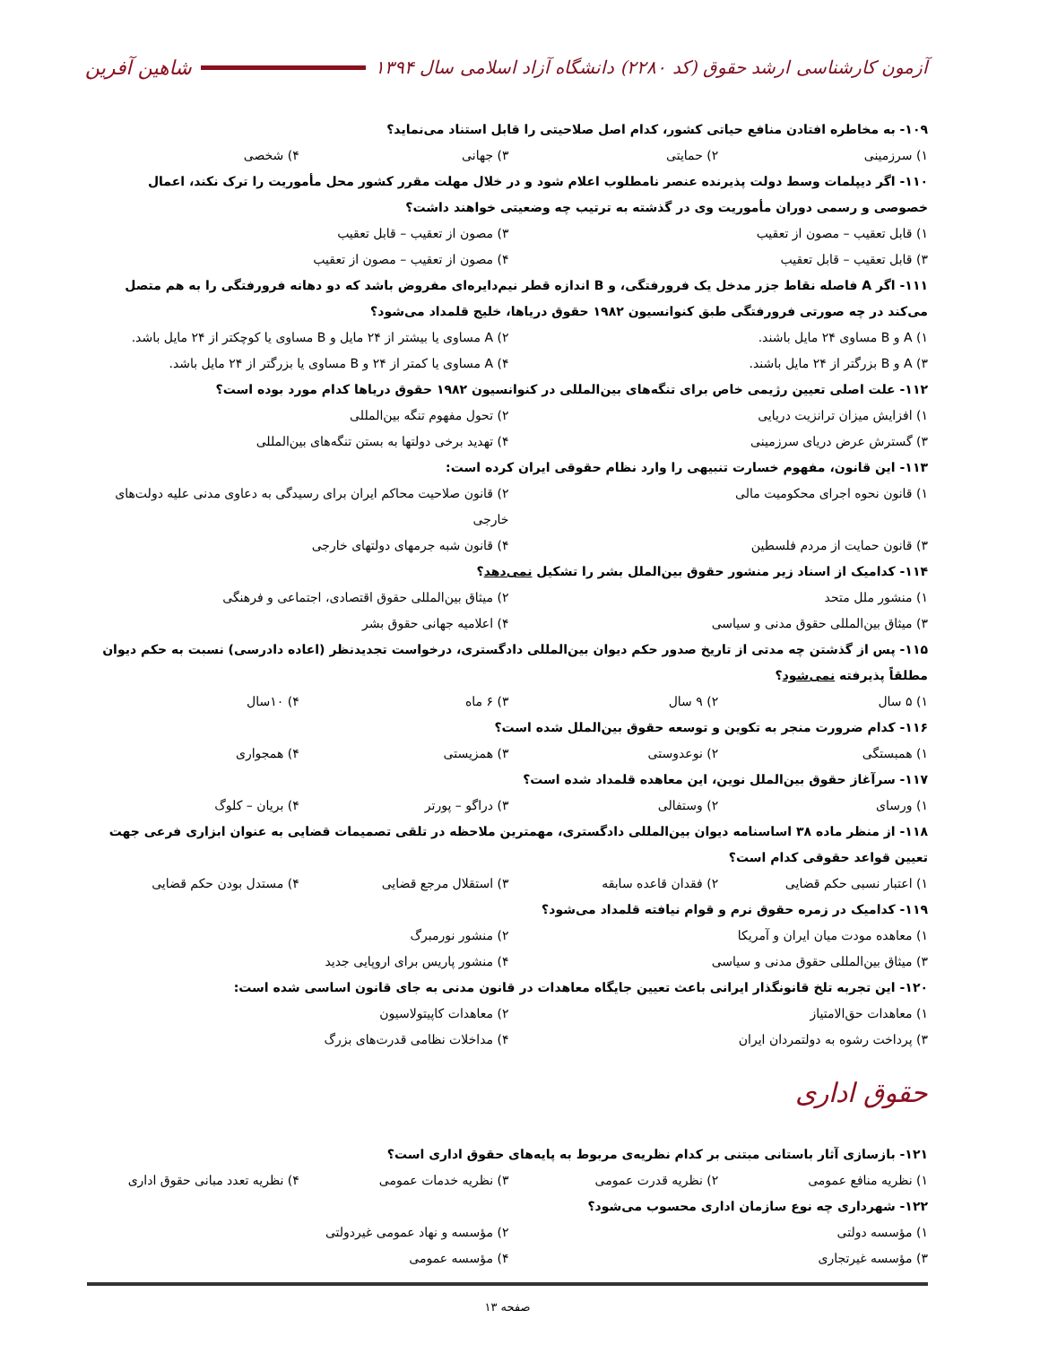آزمون کارشناسی ارشد حقوق (کد ۲۲۸۰) دانشگاه آزاد اسلامی سال ۱۳۹۴ شاهین آفرین
۱۰۹- به مخاطره افتادن منافع حیاتی کشور، کدام اصل صلاحیتی را قابل استناد می‌نماید؟
۱) سرزمینی ۲) حمایتی ۳) جهانی ۴) شخصی
۱۱۰- اگر دیپلمات وسط دولت پذیرنده عنصر نامطلوب اعلام شود و در خلال مهلت مقرر کشور محل مأموریت را ترک نکند، اعمال خصوصی و رسمی دوران مأموریت وی در گذشته به ترتیب چه وضعیتی خواهند داشت؟
۱) قابل تعقیب – مصون از تعقیب ۳) مصون از تعقیب – قابل تعقیب
۳) قابل تعقیب – قابل تعقیب ۴) مصون از تعقیب – مصون از تعقیب
۱۱۱- اگر A فاصله نقاط جزر مدخل یک فرورفتگی، و B اندازه قطر نیم‌دایره‌ای مفروض باشد که دو دهانه فرورفتگی را به هم متصل می‌کند در چه صورتی فرورفتگی طبق کنوانسیون ۱۹۸۲ حقوق دریاها، خلیج قلمداد می‌شود؟
۱) A و B مساوی ۲۴ مایل باشند. ۲) A مساوی یا بیشتر از ۲۴ مایل و B مساوی یا کوچکتر از ۲۴ مایل باشد.
۳) A و B بزرگتر از ۲۴ مایل باشند. ۴) A مساوی یا کمتر از ۲۴ و B مساوی یا بزرگتر از ۲۴ مایل باشد.
۱۱۲- علت اصلی تعیین رژیمی خاص برای تنگه‌های بین‌المللی در کنوانسیون ۱۹۸۲ حقوق دریاها کدام مورد بوده است؟
۱) افزایش میزان ترانزیت دریایی ۲) تحول مفهوم تنگه بین‌المللی
۳) گسترش عرض دریای سرزمینی ۴) تهدید برخی دولتها به بستن تنگه‌های بین‌المللی
۱۱۳- این قانون، مفهوم خسارت تنبیهی را وارد نظام حقوقی ایران کرده است:
۱) قانون نحوه اجرای محکومیت مالی ۲) قانون صلاحیت محاکم ایران برای رسیدگی به دعاوی مدنی علیه دولت‌های خارجی
۳) قانون حمایت از مردم فلسطین ۴) قانون شبه جرمهای دولتهای خارجی
۱۱۴- کدامیک از اسناد زیر منشور حقوق بین‌الملل بشر را تشکیل نمی‌دهد؟
۱) منشور ملل متحد ۲) میثاق بین‌المللی حقوق اقتصادی، اجتماعی و فرهنگی
۳) میثاق بین‌المللی حقوق مدنی و سیاسی ۴) اعلامیه جهانی حقوق بشر
۱۱۵- پس از گذشتن چه مدتی از تاریخ صدور حکم دیوان بین‌المللی دادگستری، درخواست تجدیدنظر (اعاده دادرسی) نسبت به حکم دیوان مطلقاً پذیرفته نمی‌شود؟
۱) ۵ سال ۲) ۹ سال ۳) ۶ ماه ۴) ۱۰سال
۱۱۶- کدام ضرورت منجر به تکوین و توسعه حقوق بین‌الملل شده است؟
۱) همبستگی ۲) نوعدوستی ۳) همزیستی ۴) همجواری
۱۱۷- سرآغاز حقوق بین‌الملل نوین، این معاهده قلمداد شده است؟
۱) ورسای ۲) وستفالی ۳) دراگو – پورتر ۴) بریان – کلوگ
۱۱۸- از منظر ماده ۳۸ اساسنامه دیوان بین‌المللی دادگستری، مهمترین ملاحظه در تلقی تصمیمات قضایی به عنوان ابزاری فرعی جهت تعیین قواعد حقوقی کدام است؟
۱) اعتبار نسبی حکم قضایی ۲) فقدان قاعده سابقه ۳) استقلال مرجع قضایی ۴) مستدل بودن حکم قضایی
۱۱۹- کدامیک در زمره حقوق نرم و قوام نیافته قلمداد می‌شود؟
۱) معاهده مودت میان ایران و آمریکا ۲) منشور نورمبرگ
۳) میثاق بین‌المللی حقوق مدنی و سیاسی ۴) منشور پاریس برای اروپایی جدید
۱۲۰- این تجربه تلخ قانونگذار ایرانی باعث تعیین جایگاه معاهدات در قانون مدنی به جای قانون اساسی شده است:
۱) معاهدات حق‌الامتیاز ۲) معاهدات کاپیتولاسیون
۳) پرداخت رشوه به دولتمردان ایران ۴) مداخلات نظامی قدرت‌های بزرگ
حقوق اداری
۱۲۱- بازسازی آثار باستانی مبتنی بر کدام نظریه‌ی مربوط به پایه‌های حقوق اداری است؟
۱) نظریه منافع عمومی ۲) نظریه قدرت عمومی ۳) نظریه خدمات عمومی ۴) نظریه تعدد مبانی حقوق اداری
۱۲۲- شهرداری چه نوع سازمان اداری محسوب می‌شود؟
۱) مؤسسه دولتی ۲) مؤسسه و نهاد عمومی غیردولتی
۳) مؤسسه غیرتجاری ۴) مؤسسه عمومی
صفحه ۱۳